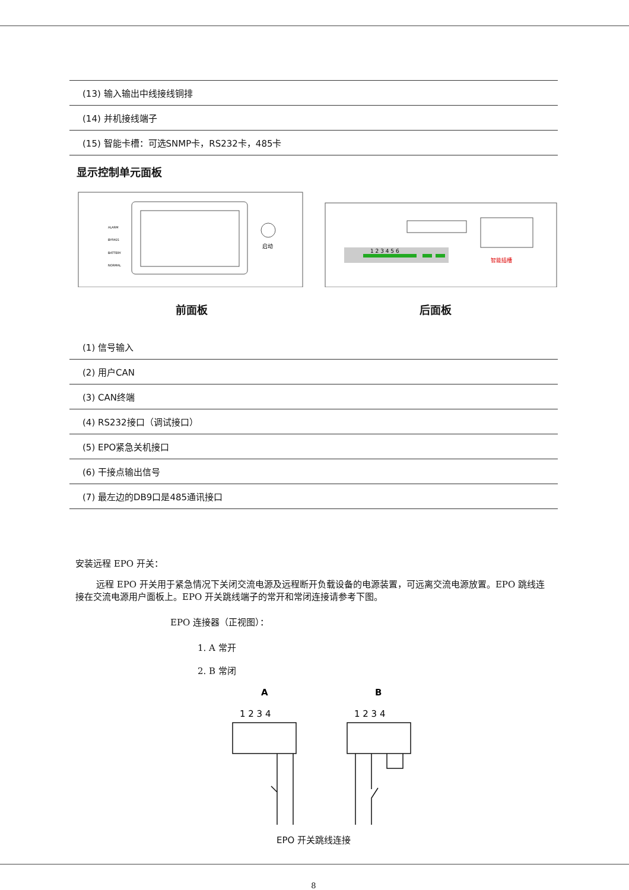| (13) 输入输出中线接线铜排 |
| (14) 并机接线端子 |
| (15) 智能卡槽：可选SNMP卡，RS232卡，485卡 |
显示控制单元面板
启动
ALARM
BYPASS
BATTERY
NORMAL
1 2 3 4 5 6
智能插槽
前面板 后面板
| (1) 信号输入 |
| (2) 用户CAN |
| (3) CAN终端 |
| (4) RS232接口（调试接口） |
| (5) EPO紧急关机接口 |
| (6) 干接点输出信号 |
| (7) 最左边的DB9口是485通讯接口 |
安装远程 EPO 开关：
远程 EPO 开关用于紧急情况下关闭交流电源及远程断开负载设备的电源装置，可远离交流电源放置。EPO 跳线连接在交流电源用户面板上。EPO 开关跳线端子的常开和常闭连接请参考下图。
EPO 连接器（正视图）：
1. A 常开
2. B 常闭
A
B
1 2 3 4
1 2 3 4
EPO 开关跳线连接
8